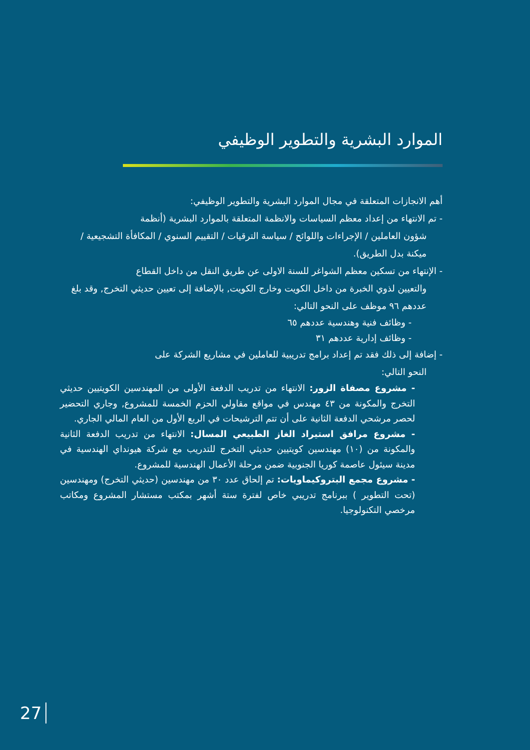الموارد البشرية والتطوير الوظيفي
أهم الانجازات المتعلقة في مجال الموارد البشرية والتطوير الوظيفي:
- تم الانتهاء من إعداد معظم السياسات والانظمة المتعلقة بالموارد البشرية (أنظمة
شؤون العاملين / الإجراءات واللوائح / سياسة الترقيات / التقييم السنوي / المكافأة التشجيعية / ميكنة بدل الطريق).
- الإنتهاء من تسكين معظم الشواغر للسنة الاولى عن طريق النقل من داخل القطاع
والتعيين لذوي الخبرة من داخل الكويت وخارج الكويت, بالإضافة إلى تعيين حديثي التخرج, وقد بلغ عددهم ٩٦ موظف على النحو التالي:
- وظائف فنية وهندسية عددهم ٦٥
- وظائف إدارية عددهم ٣١
- إضافة إلى ذلك فقد تم إعداد برامج تدريبية للعاملين في مشاريع الشركة على
النحو التالي:
- مشروع مصفاة الزور: الانتهاء من تدريب الدفعة الأولى من المهندسين الكويتيين حديثي التخرج والمكونة من ٤٣ مهندس في مواقع مقاولي الحزم الخمسة للمشروع, وجاري التحضير لحصر مرشحي الدفعة الثانية على أن تتم الترشيحات في الربع الأول من العام المالي الجاري.
- مشروع مرافق استيراد الغاز الطبيعي المسال: الانتهاء من تدريب الدفعة الثانية والمكونة من (١٠) مهندسين كويتيين حديثي التخرج للتدريب مع شركة هيونداي الهندسية في مدينة سيئول عاصمة كوريا الجنوبية ضمن مرحلة الأعمال الهندسية للمشروع.
- مشروع مجمع البتروكيماويات: تم إلحاق عدد ٣٠ من مهندسين (حديثي التخرج) ومهندسين (تحت التطوير ) ببرنامج تدريبي خاص لفترة ستة أشهر بمكتب مستشار المشروع ومكاتب مرخصي التكنولوجيا.
27